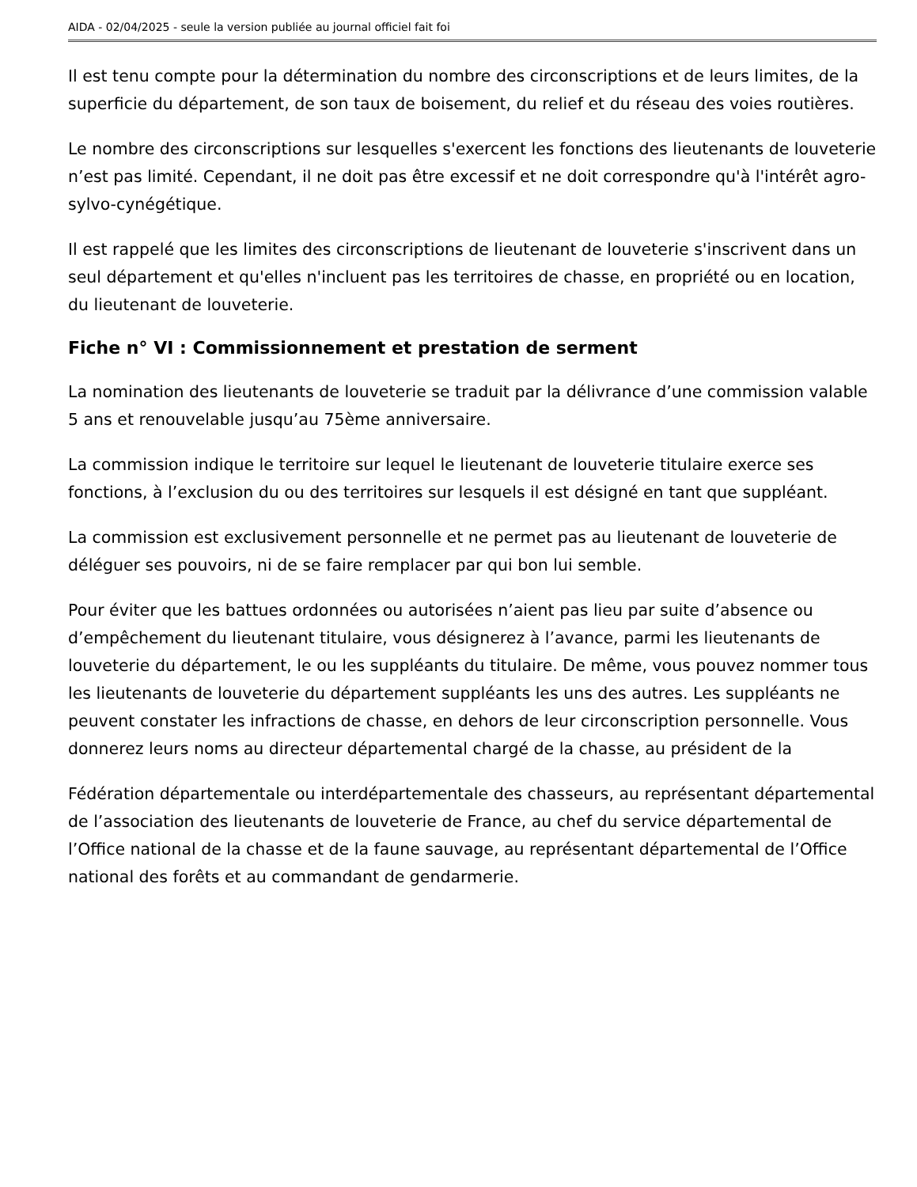AIDA - 02/04/2025 - seule la version publiée au journal officiel fait foi
Il est tenu compte pour la détermination du nombre des circonscriptions et de leurs limites, de la superficie du département, de son taux de boisement, du relief et du réseau des voies routières.
Le nombre des circonscriptions sur lesquelles s'exercent les fonctions des lieutenants de louveterie n’est pas limité. Cependant, il ne doit pas être excessif et ne doit correspondre qu'à l'intérêt agro-sylvo-cynégétique.
Il est rappelé que les limites des circonscriptions de lieutenant de louveterie s'inscrivent dans un seul département et qu'elles n'incluent pas les territoires de chasse, en propriété ou en location, du lieutenant de louveterie.
Fiche n° VI : Commissionnement et prestation de serment
La nomination des lieutenants de louveterie se traduit par la délivrance d’une commission valable 5 ans et renouvelable jusqu’au 75ème anniversaire.
La commission indique le territoire sur lequel le lieutenant de louveterie titulaire exerce ses fonctions, à l’exclusion du ou des territoires sur lesquels il est désigné en tant que suppléant.
La commission est exclusivement personnelle et ne permet pas au lieutenant de louveterie de déléguer ses pouvoirs, ni de se faire remplacer par qui bon lui semble.
Pour éviter que les battues ordonnées ou autorisées n’aient pas lieu par suite d’absence ou d’empêchement du lieutenant titulaire, vous désignerez à l’avance, parmi les lieutenants de louveterie du département, le ou les suppléants du titulaire. De même, vous pouvez nommer tous les lieutenants de louveterie du département suppléants les uns des autres. Les suppléants ne peuvent constater les infractions de chasse, en dehors de leur circonscription personnelle. Vous donnerez leurs noms au directeur départemental chargé de la chasse, au président de la
Fédération départementale ou interdépartementale des chasseurs, au représentant départemental de l’association des lieutenants de louveterie de France, au chef du service départemental de l’Office national de la chasse et de la faune sauvage, au représentant départemental de l’Office national des forêts et au commandant de gendarmerie.